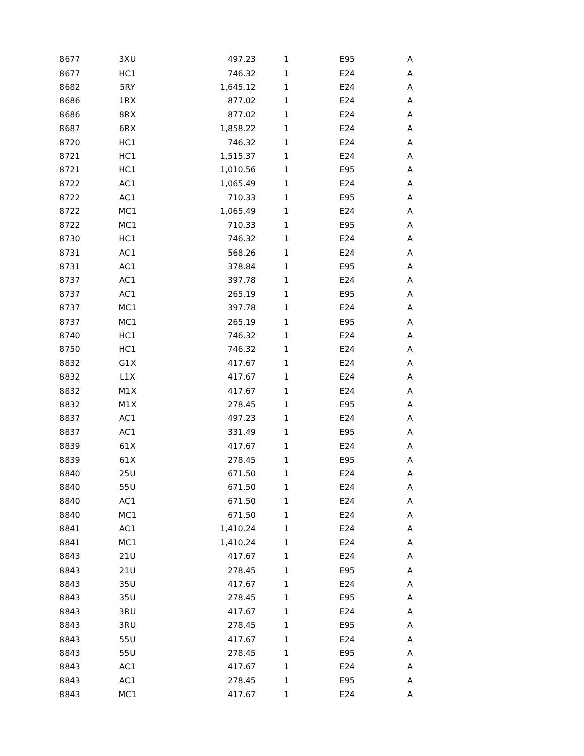| 8677 | 3XU | 497.23 | 1 | E95 | A |
| 8677 | HC1 | 746.32 | 1 | E24 | A |
| 8682 | 5RY | 1,645.12 | 1 | E24 | A |
| 8686 | 1RX | 877.02 | 1 | E24 | A |
| 8686 | 8RX | 877.02 | 1 | E24 | A |
| 8687 | 6RX | 1,858.22 | 1 | E24 | A |
| 8720 | HC1 | 746.32 | 1 | E24 | A |
| 8721 | HC1 | 1,515.37 | 1 | E24 | A |
| 8721 | HC1 | 1,010.56 | 1 | E95 | A |
| 8722 | AC1 | 1,065.49 | 1 | E24 | A |
| 8722 | AC1 | 710.33 | 1 | E95 | A |
| 8722 | MC1 | 1,065.49 | 1 | E24 | A |
| 8722 | MC1 | 710.33 | 1 | E95 | A |
| 8730 | HC1 | 746.32 | 1 | E24 | A |
| 8731 | AC1 | 568.26 | 1 | E24 | A |
| 8731 | AC1 | 378.84 | 1 | E95 | A |
| 8737 | AC1 | 397.78 | 1 | E24 | A |
| 8737 | AC1 | 265.19 | 1 | E95 | A |
| 8737 | MC1 | 397.78 | 1 | E24 | A |
| 8737 | MC1 | 265.19 | 1 | E95 | A |
| 8740 | HC1 | 746.32 | 1 | E24 | A |
| 8750 | HC1 | 746.32 | 1 | E24 | A |
| 8832 | G1X | 417.67 | 1 | E24 | A |
| 8832 | L1X | 417.67 | 1 | E24 | A |
| 8832 | M1X | 417.67 | 1 | E24 | A |
| 8832 | M1X | 278.45 | 1 | E95 | A |
| 8837 | AC1 | 497.23 | 1 | E24 | A |
| 8837 | AC1 | 331.49 | 1 | E95 | A |
| 8839 | 61X | 417.67 | 1 | E24 | A |
| 8839 | 61X | 278.45 | 1 | E95 | A |
| 8840 | 25U | 671.50 | 1 | E24 | A |
| 8840 | 55U | 671.50 | 1 | E24 | A |
| 8840 | AC1 | 671.50 | 1 | E24 | A |
| 8840 | MC1 | 671.50 | 1 | E24 | A |
| 8841 | AC1 | 1,410.24 | 1 | E24 | A |
| 8841 | MC1 | 1,410.24 | 1 | E24 | A |
| 8843 | 21U | 417.67 | 1 | E24 | A |
| 8843 | 21U | 278.45 | 1 | E95 | A |
| 8843 | 35U | 417.67 | 1 | E24 | A |
| 8843 | 35U | 278.45 | 1 | E95 | A |
| 8843 | 3RU | 417.67 | 1 | E24 | A |
| 8843 | 3RU | 278.45 | 1 | E95 | A |
| 8843 | 55U | 417.67 | 1 | E24 | A |
| 8843 | 55U | 278.45 | 1 | E95 | A |
| 8843 | AC1 | 417.67 | 1 | E24 | A |
| 8843 | AC1 | 278.45 | 1 | E95 | A |
| 8843 | MC1 | 417.67 | 1 | E24 | A |